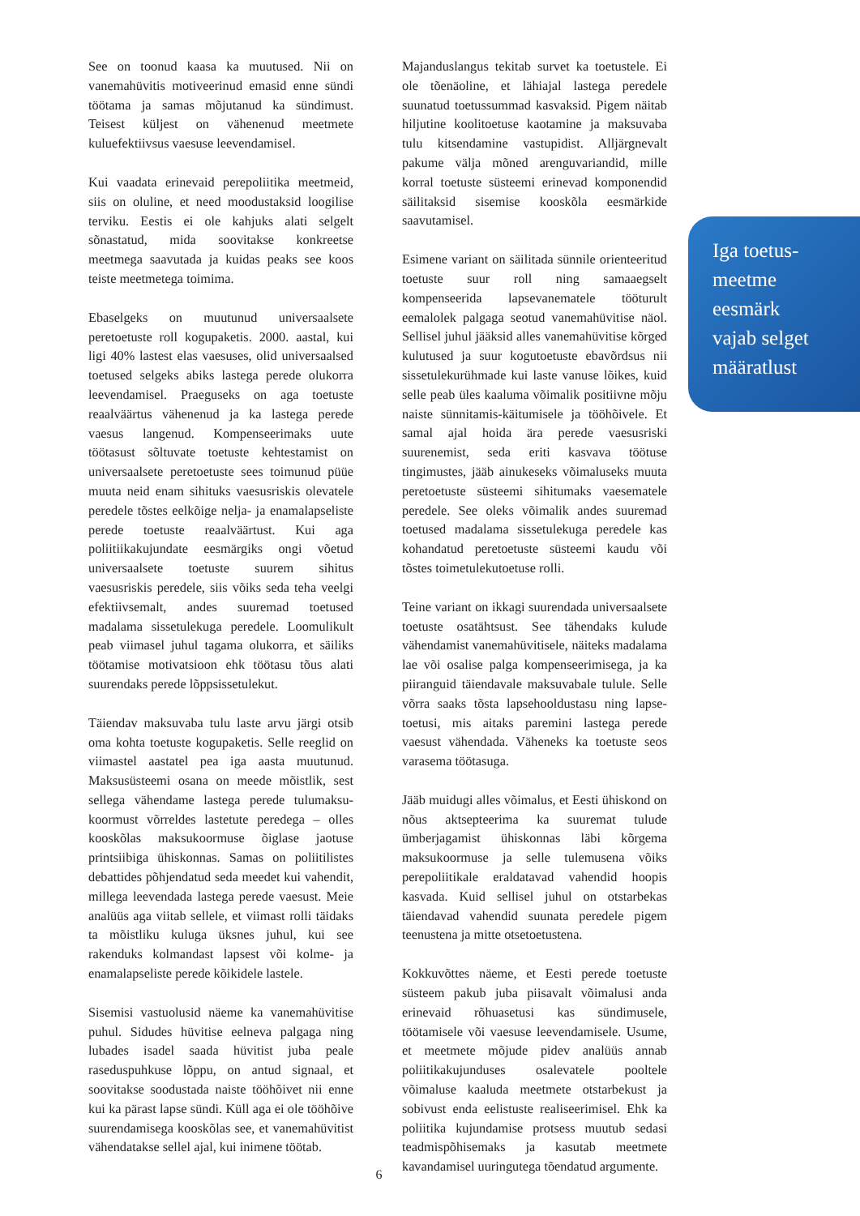See on toonud kaasa ka muutused. Nii on vanemahüvitis motiveerinud emasid enne sündi töötama ja samas mõjutanud ka sündimust. Teisest küljest on vähenenud meetmete kuluefektiivsus vaesuse leevendamisel.
Kui vaadata erinevaid perepoliitika meetmeid, siis on oluline, et need moodustaksid loogilise terviku. Eestis ei ole kahjuks alati selgelt sõnastatud, mida soovitakse konkreetse meetmega saavutada ja kuidas peaks see koos teiste meetmetega toimima.
Ebaselgeks on muutunud universaalsete peretoetuste roll kogupaketis. 2000. aastal, kui ligi 40% lastest elas vaesuses, olid universaalsed toetused selgeks abiks lastega perede olukorra leevendamisel. Praeguseks on aga toetuste reaalväärtus vähenenud ja ka lastega perede vaesus langenud. Kompenseerimaks uute töötasust sõltuvate toetuste kehtestamist on universaalsete peretoetuste sees toimunud püüe muuta neid enam sihituks vaesusriskis olevatele peredele tõstes eelkõige nelja- ja enamalapseliste perede toetuste reaalväärtust. Kui aga poliitiikakujundate eesmärgiks ongi võetud universaalsete toetuste suurem sihitus vaesusriskis peredele, siis võiks seda teha veelgi efektiivsemalt, andes suuremad toetused madalama sissetulekuga peredele. Loomulikult peab viimasel juhul tagama olukorra, et säiliks töötamise motivatsioon ehk töötasu tõus alati suurendaks perede lõppsissetulekut.
Täiendav maksuvaba tulu laste arvu järgi otsib oma kohta toetuste kogupaketis. Selle reeglid on viimastel aastatel pea iga aasta muutunud. Maksusüsteemi osana on meede mõistlik, sest sellega vähendame lastega perede tulumaksu-koormust võrreldes lastetute peredega – olles kooskõlas maksukoormuse õiglase jaotuse printsiibiga ühiskonnas. Samas on poliitilistes debattides põhjendatud seda meedet kui vahendit, millega leevendada lastega perede vaesust. Meie analüüs aga viitab sellele, et viimast rolli täidaks ta mõistliku kuluga üksnes juhul, kui see rakenduks kolmandast lapsest või kolme- ja enamalapseliste perede kõikidele lastele.
Sisemisi vastuolusid näeme ka vanemahüvitise puhul. Sidudes hüvitise eelneva palgaga ning lubades isadel saada hüvitist juba peale raseduspuhkuse lõppu, on antud signaal, et soovitakse soodustada naiste tööhõivet nii enne kui ka pärast lapse sündi. Küll aga ei ole tööhõive suurendamisega kooskõlas see, et vanemahüvitist vähendatakse sellel ajal, kui inimene töötab.
Majanduslangus tekitab survet ka toetustele. Ei ole tõenäoline, et lähiajal lastega peredele suunatud toetussummad kasvaksid. Pigem näitab hiljutine koolitoetuse kaotamine ja maksuvaba tulu kitsendamine vastupidist. Alljärgnevalt pakume välja mõned arenguvariandid, mille korral toetuste süsteemi erinevad komponendid säilitaksid sisemise kooskõla eesmärkide saavutamisel.
Esimene variant on säilitada sünnile orienteeritud toetuste suur roll ning samaaegselt kompenseerida lapsevanematele tööturult eemalolek palgaga seotud vanemahüvitise näol. Sellisel juhul jääksid alles vanemahüvitise kõrged kulutused ja suur kogutoetuste ebavõrdsus nii sissetulekurühmade kui laste vanuse lõikes, kuid selle peab üles kaaluma võimalik positiivne mõju naiste sünnitamis-käitumisele ja tööhõivele. Et samal ajal hoida ära perede vaesusriski suurenemist, seda eriti kasvava töötuse tingimustes, jääb ainukeseks võimaluseks muuta peretoetuste süsteemi sihitumaks vaesematele peredele. See oleks võimalik andes suuremad toetused madalama sissetulekuga peredele kas kohandatud peretoetuste süsteemi kaudu või tõstes toimetulekutoetuse rolli.
Teine variant on ikkagi suurendada universaalsete toetuste osatähtsust. See tähendaks kulude vähendamist vanemahüvitisele, näiteks madalama lae või osalise palga kompenseerimisega, ja ka piiranguid täiendavale maksuvabale tulule. Selle võrra saaks tõsta lapsehooldustasu ning lapse-toetusi, mis aitaks paremini lastega perede vaesust vähendada. Väheneks ka toetuste seos varasema töötasuga.
Jääb muidugi alles võimalus, et Eesti ühiskond on nõus aktsepteerima ka suuremat tulude ümberjagamist ühiskonnas läbi kõrgema maksukoormuse ja selle tulemusena võiks perepoliitikale eraldatavad vahendid hoopis kasvada. Kuid sellisel juhul on otstarbekas täiendavad vahendid suunata peredele pigem teenustena ja mitte otsetoetustena.
Kokkuvõttes näeme, et Eesti perede toetuste süsteem pakub juba piisavalt võimalusi anda erinevaid rõhuasetusi kas sündimusele, töötamisele või vaesuse leevendamisele. Usume, et meetmete mõjude pidev analüüs annab poliitikakujunduses osalevatele pooltele võimaluse kaaluda meetmete otstarbekust ja sobivust enda eelistuste realiseerimisel. Ehk ka poliitika kujundamise protsess muutub sedasi teadmispõhisemaks ja kasutab meetmete kavandamisel uuringutega tõendatud argumente.
Iga toetus-
meetme
eesmärk
vajab selget
määratlust
6